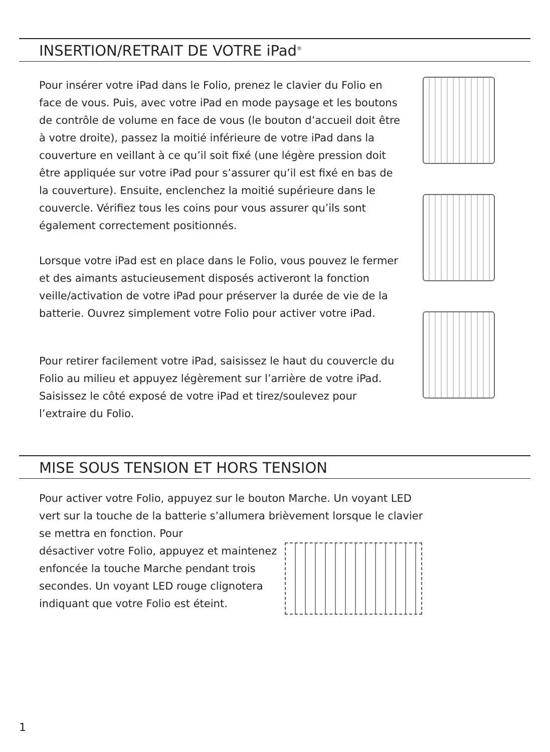INSERTION/RETRAIT DE VOTRE iPad<sup>®</sup>
Pour insérer votre iPad dans le Folio, prenez le clavier du Folio en face de vous. Puis, avec votre iPad en mode paysage et les boutons de contrôle de volume en face de vous (le bouton d’accueil doit être à votre droite), passez la moitié inférieure de votre iPad dans la couverture en veillant à ce qu’il soit fixé (une légère pression doit être appliquée sur votre iPad pour s’assurer qu’il est fixé en bas de la couverture). Ensuite, enclenchez la moitié supérieure dans le couvercle. Vérifiez tous les coins pour vous assurer qu’ils sont également correctement positionnés.
Lorsque votre iPad est en place dans le Folio, vous pouvez le fermer et des aimants astucieusement disposés activeront la fonction veille/activation de votre iPad pour préserver la durée de vie de la batterie. Ouvrez simplement votre Folio pour activer votre iPad.
Pour retirer facilement votre iPad, saisissez le haut du couvercle du Folio au milieu et appuyez légèrement sur l’arrière de votre iPad. Saisissez le côté exposé de votre iPad et tirez/soulevez pour l’extraire du Folio.
MISE SOUS TENSION ET HORS TENSION
Pour activer votre Folio, appuyez sur le bouton Marche. Un voyant LED vert sur la touche de la batterie s’allumera brièvement lorsque le clavier se mettra en fonction. Pour
désactiver votre Folio, appuyez et maintenez enfoncée la touche Marche pendant trois secondes. Un voyant LED rouge clignotera indiquant que votre Folio est éteint.
1